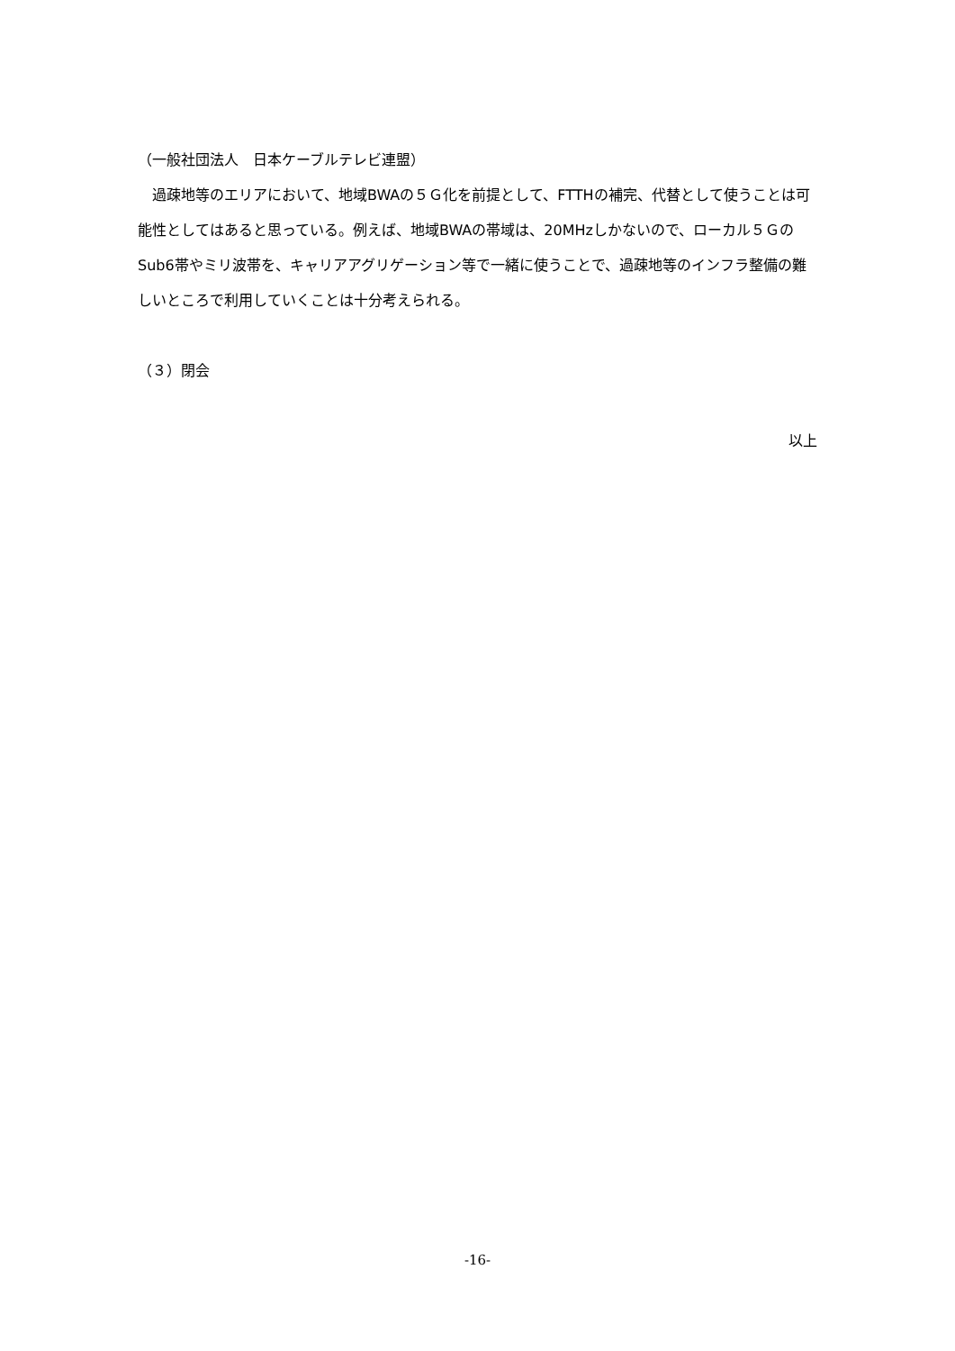（一般社団法人　日本ケーブルテレビ連盟）
　過疎地等のエリアにおいて、地域BWAの５Ｇ化を前提として、FTTHの補完、代替として使うことは可能性としてはあると思っている。例えば、地域BWAの帯域は、20MHzしかないので、ローカル５ＧのSub6帯やミリ波帯を、キャリアアグリゲーション等で一緒に使うことで、過疎地等のインフラ整備の難しいところで利用していくことは十分考えられる。
（３）閉会
以上
-16-